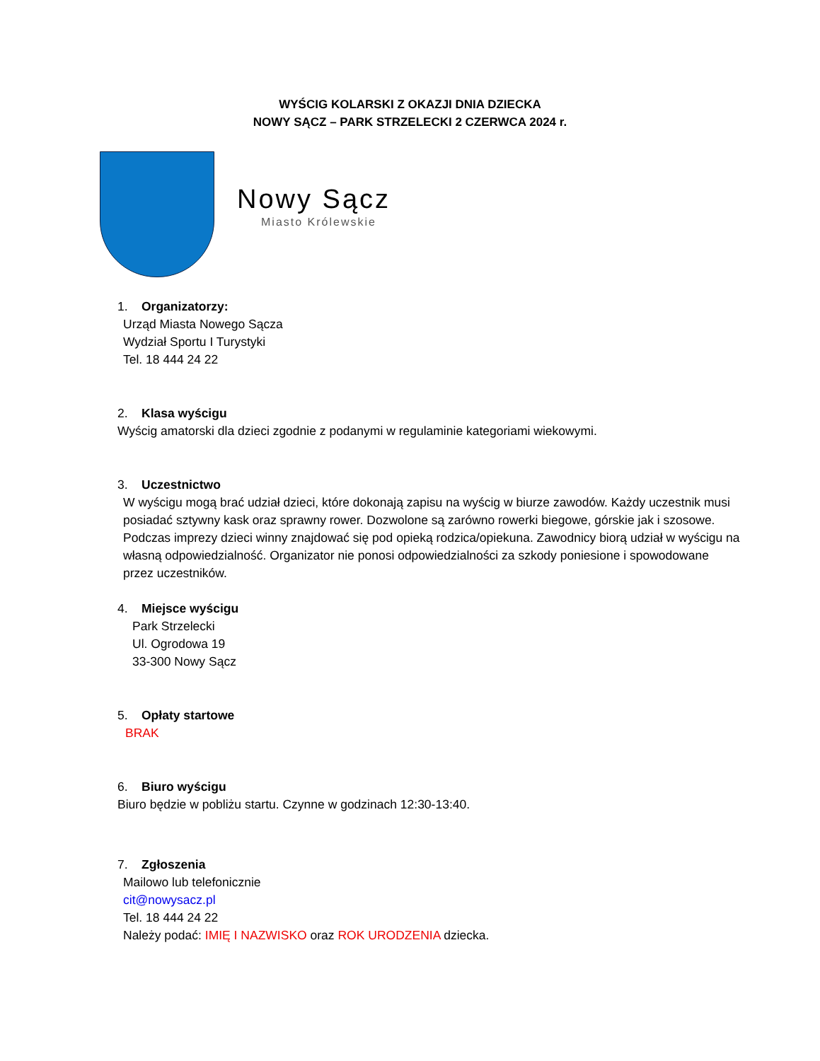WYŚCIG KOLARSKI Z OKAZJI DNIA DZIECKA
NOWY SĄCZ – PARK STRZELECKI 2 CZERWCA 2024 r.
Nowy Sącz
Miasto Królewskie
1. Organizatorzy:
Urząd Miasta Nowego Sącza
Wydział Sportu I Turystyki
Tel. 18 444 24 22
2. Klasa wyścigu
Wyścig amatorski dla dzieci zgodnie z podanymi w regulaminie kategoriami wiekowymi.
3. Uczestnictwo
W wyścigu mogą brać udział dzieci, które dokonają zapisu na wyścig w biurze zawodów. Każdy uczestnik musi posiadać sztywny kask oraz sprawny rower. Dozwolone są zarówno rowerki biegowe, górskie jak i szosowe. Podczas imprezy dzieci winny znajdować się pod opieką rodzica/opiekuna. Zawodnicy biorą udział w wyścigu na własną odpowiedzialność. Organizator nie ponosi odpowiedzialności za szkody poniesione i spowodowane przez uczestników.
4. Miejsce wyścigu
Park Strzelecki
Ul. Ogrodowa 19
33-300 Nowy Sącz
5. Opłaty startowe
BRAK
6. Biuro wyścigu
Biuro będzie w pobliżu startu. Czynne w godzinach 12:30-13:40.
7. Zgłoszenia
Mailowo lub telefonicznie
cit@nowysacz.pl
Tel. 18 444 24 22
Należy podać: IMIĘ I NAZWISKO oraz ROK URODZENIA dziecka.